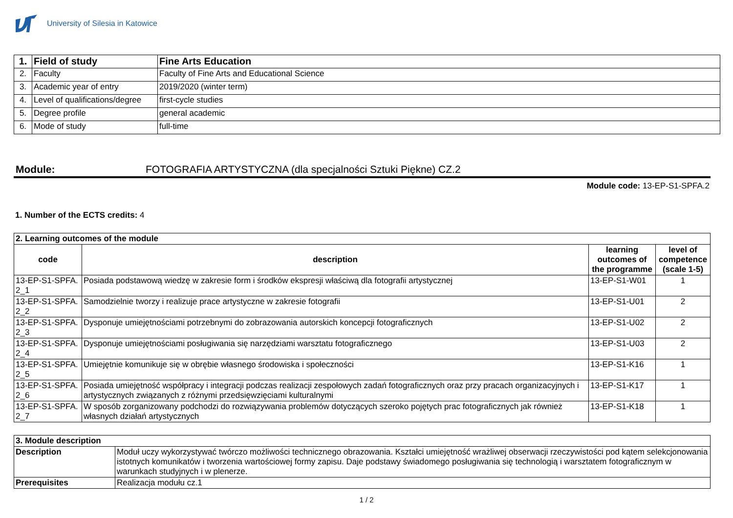University of Silesia in Katowice
| 1. | Field of study | Fine Arts Education |
| 2. | Faculty | Faculty of Fine Arts and Educational Science |
| 3. | Academic year of entry | 2019/2020 (winter term) |
| 4. | Level of qualifications/degree | first-cycle studies |
| 5. | Degree profile | general academic |
| 6. | Mode of study | full-time |
Module: FOTOGRAFIA ARTYSTYCZNA (dla specjalności Sztuki Piękne) CZ.2
Module code: 13-EP-S1-SPFA.2
1. Number of the ECTS credits: 4
| 2. Learning outcomes of the module | | | |
| --- | --- | --- | --- |
| code | description | learning outcomes of the programme | level of competence (scale 1-5) |
| 13-EP-S1-SPFA. 2_1 | Posiada podstawową wiedzę w zakresie form i środków ekspresji właściwą dla fotografii artystycznej | 13-EP-S1-W01 | 1 |
| 13-EP-S1-SPFA. 2_2 | Samodzielnie tworzy i realizuje prace artystyczne w zakresie fotografii | 13-EP-S1-U01 | 2 |
| 13-EP-S1-SPFA. 2_3 | Dysponuje umiejętnościami potrzebnymi do zobrazowania autorskich koncepcji fotograficznych | 13-EP-S1-U02 | 2 |
| 13-EP-S1-SPFA. 2_4 | Dysponuje umiejętnościami posługiwania się narzędziami warsztatu fotograficznego | 13-EP-S1-U03 | 2 |
| 13-EP-S1-SPFA. 2_5 | Umiejętnie komunikuje się w obrębie własnego środowiska i społeczności | 13-EP-S1-K16 | 1 |
| 13-EP-S1-SPFA. 2_6 | Posiada umiejętność współpracy i integracji podczas realizacji zespołowych zadań fotograficznych oraz przy pracach organizacyjnych i artystycznych związanych z różnymi przedsięwzięciami kulturalnymi | 13-EP-S1-K17 | 1 |
| 13-EP-S1-SPFA. 2_7 | W sposób zorganizowany podchodzi do rozwiązywania problemów dotyczących szeroko pojętych prac fotograficznych jak również własnych działań artystycznych | 13-EP-S1-K18 | 1 |
| 3. Module description | |
| --- | --- |
| Description | Moduł uczy wykorzystywać twórczo możliwości technicznego obrazowania. Kształci umiejętność wrażliwej obserwacji rzeczywistości pod kątem selekcjonowania istotnych komunikatów i tworzenia wartościowej formy zapisu. Daje podstawy świadomego posługiwania się technologią i warsztatem fotograficznym w warunkach studyjnych i w plenerze. |
| Prerequisites | Realizacja modułu cz.1 |
1 / 2